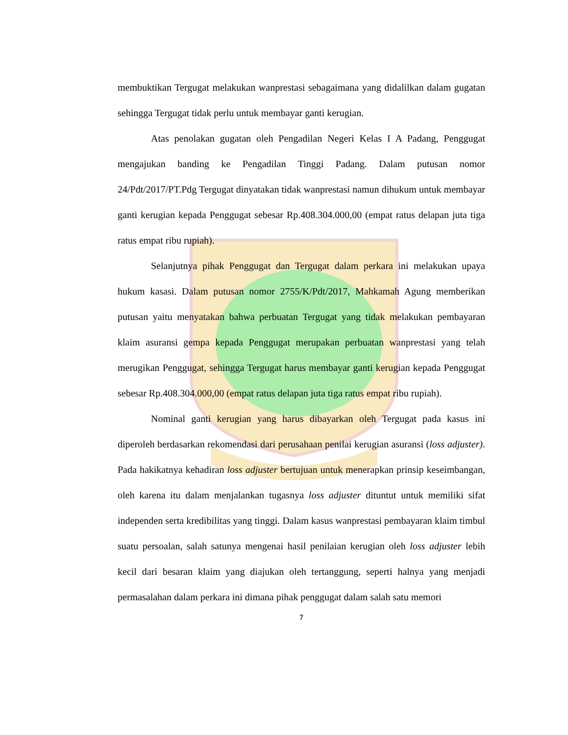membuktikan Tergugat melakukan wanprestasi sebagaimana yang didalilkan dalam gugatan sehingga Tergugat tidak perlu untuk membayar ganti kerugian.
Atas penolakan gugatan oleh Pengadilan Negeri Kelas I A Padang, Penggugat mengajukan banding ke Pengadilan Tinggi Padang. Dalam putusan nomor 24/Pdt/2017/PT.Pdg Tergugat dinyatakan tidak wanprestasi namun dihukum untuk membayar ganti kerugian kepada Penggugat sebesar Rp.408.304.000,00 (empat ratus delapan juta tiga ratus empat ribu rupiah).
Selanjutnya pihak Penggugat dan Tergugat dalam perkara ini melakukan upaya hukum kasasi. Dalam putusan nomor 2755/K/Pdt/2017, Mahkamah Agung memberikan putusan yaitu menyatakan bahwa perbuatan Tergugat yang tidak melakukan pembayaran klaim asuransi gempa kepada Penggugat merupakan perbuatan wanprestasi yang telah merugikan Penggugat, sehingga Tergugat harus membayar ganti kerugian kepada Penggugat sebesar Rp.408.304.000,00 (empat ratus delapan juta tiga ratus empat ribu rupiah).
Nominal ganti kerugian yang harus dibayarkan oleh Tergugat pada kasus ini diperoleh berdasarkan rekomendasi dari perusahaan penilai kerugian asuransi (loss adjuster). Pada hakikatnya kehadiran loss adjuster bertujuan untuk menerapkan prinsip keseimbangan, oleh karena itu dalam menjalankan tugasnya loss adjuster dituntut untuk memiliki sifat independen serta kredibilitas yang tinggi. Dalam kasus wanprestasi pembayaran klaim timbul suatu persoalan, salah satunya mengenai hasil penilaian kerugian oleh loss adjuster lebih kecil dari besaran klaim yang diajukan oleh tertanggung, seperti halnya yang menjadi permasalahan dalam perkara ini dimana pihak penggugat dalam salah satu memori
7